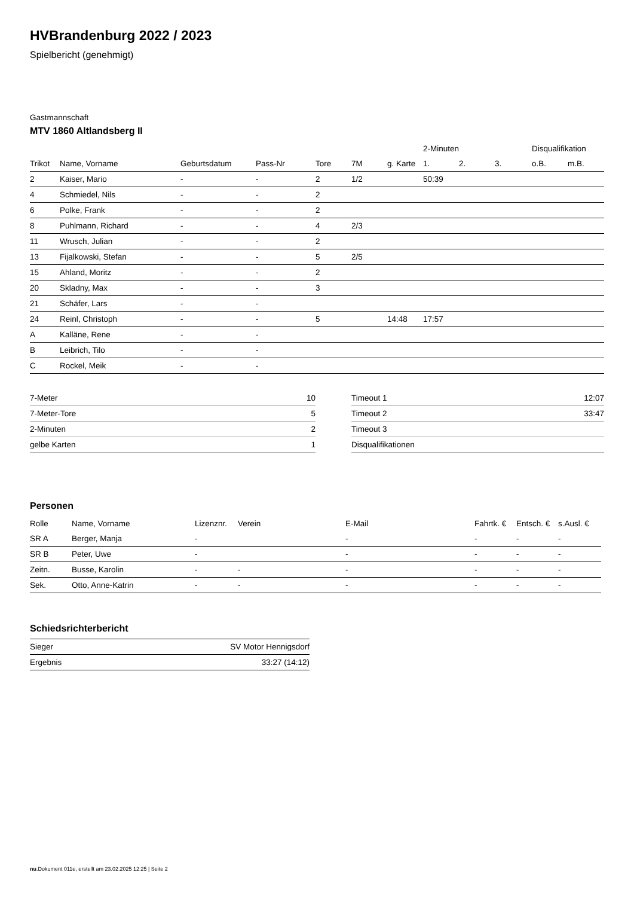HVBrandenburg 2022 / 2023
Spielbericht (genehmigt)
Gastmannschaft
MTV 1860 Altlandsberg II
| | | | | | | | 2-Minuten | | | Disqualifikation | |
| --- | --- | --- | --- | --- | --- | --- | --- | --- | --- | --- | --- |
| Trikot | Name, Vorname | Geburtsdatum | Pass-Nr | Tore | 7M | g. Karte | 1. | 2. | 3. | o.B. | m.B. |
| 2 | Kaiser, Mario | - | - | 2 | 1/2 | | 50:39 | | | | |
| 4 | Schmiedel, Nils | - | - | 2 | | | | | | | |
| 6 | Polke, Frank | - | - | 2 | | | | | | | |
| 8 | Puhlmann, Richard | - | - | 4 | 2/3 | | | | | | |
| 11 | Wrusch, Julian | - | - | 2 | | | | | | | |
| 13 | Fijalkowski, Stefan | - | - | 5 | 2/5 | | | | | | |
| 15 | Ahland, Moritz | - | - | 2 | | | | | | | |
| 20 | Skladny, Max | - | - | 3 | | | | | | | |
| 21 | Schäfer, Lars | - | - | | | | | | | | |
| 24 | Reinl, Christoph | - | - | 5 | | 14:48 | 17:57 | | | | |
| A | Kalläne, Rene | - | - | | | | | | | | |
| B | Leibrich, Tilo | - | - | | | | | | | | |
| C | Rockel, Meik | - | - | | | | | | | | |
| 7-Meter | 10 |
| 7-Meter-Tore | 5 |
| 2-Minuten | 2 |
| gelbe Karten | 1 |
| Timeout 1 | 12:07 |
| Timeout 2 | 33:47 |
| Timeout 3 | |
| Disqualifikationen | |
Personen
| Rolle | Name, Vorname | Lizenznr. | Verein | E-Mail | Fahrtk. € | Entsch. € | s.Ausl. € |
| --- | --- | --- | --- | --- | --- | --- | --- |
| SR A | Berger, Manja | - | | - | - | - | - |
| SR B | Peter, Uwe | - | | - | - | - | - |
| Zeitn. | Busse, Karolin | - | - | - | - | - | - |
| Sek. | Otto, Anne-Katrin | - | - | - | - | - | - |
Schiedsrichterbericht
| Sieger | SV Motor Hennigsdorf |
| Ergebnis | 33:27 (14:12) |
nu.Dokument 011e, erstellt am 23.02.2025 12:25 | Seite 2